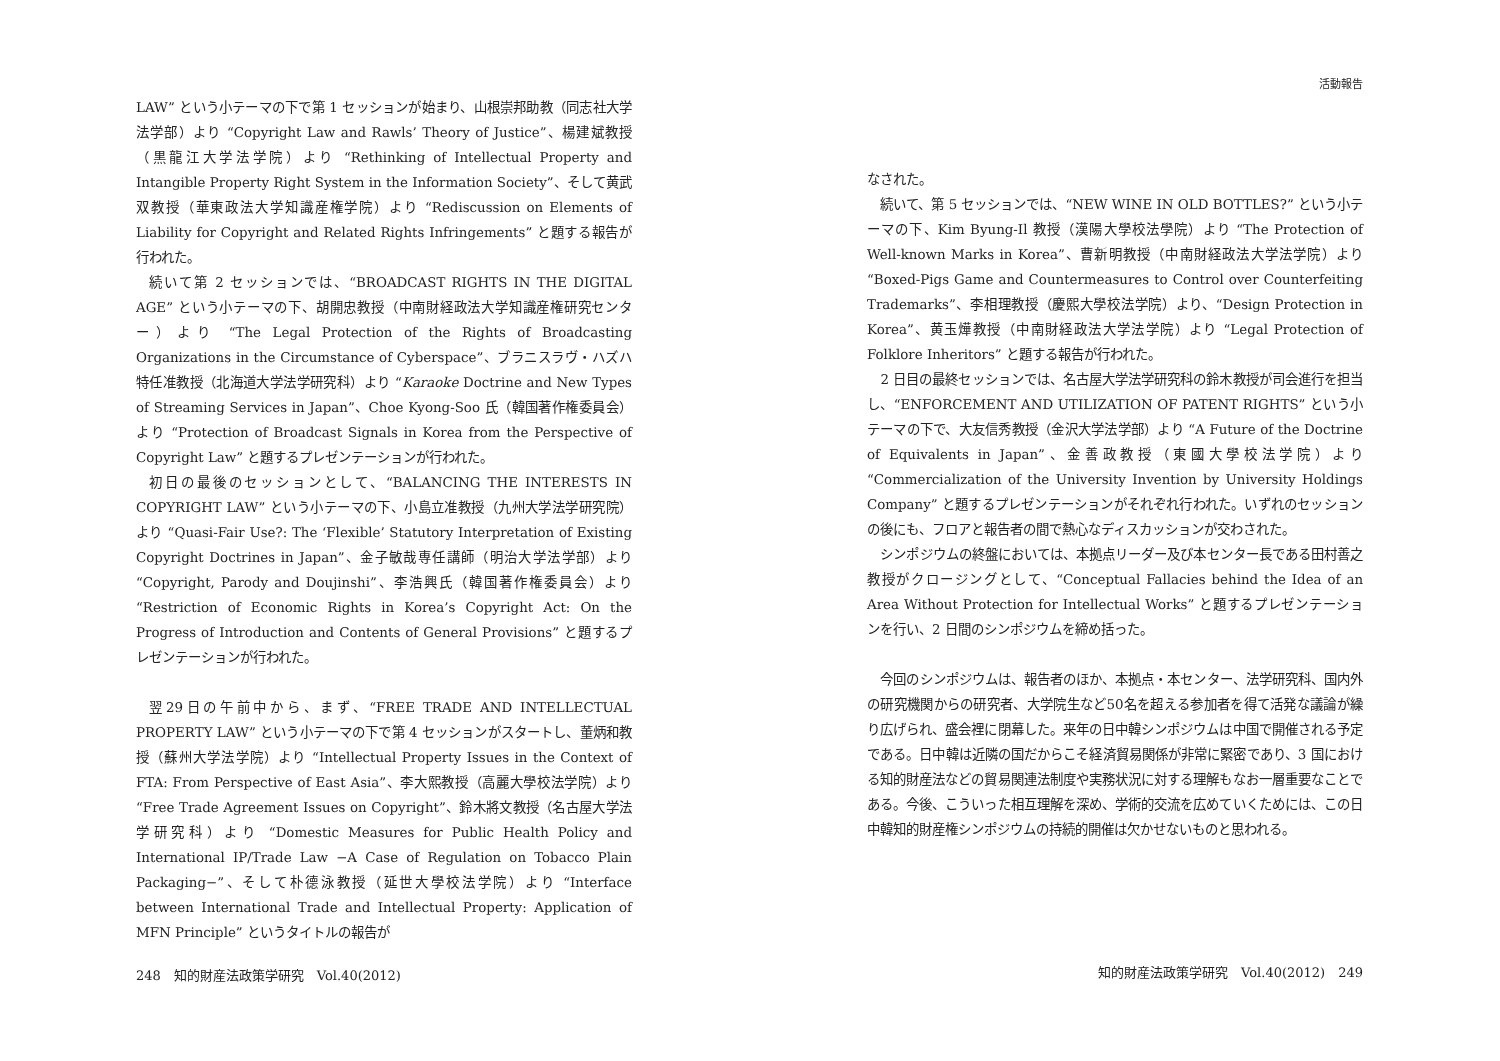LAW” という小テーマの下で第 1 セッションが始まり、山根崇邦助教（同志社大学法学部）より “Copyright Law and Rawls’ Theory of Justice”、楊建斌教授（黒龍江大学法学院）より “Rethinking of Intellectual Property and Intangible Property Right System in the Information Society”、そして黄武双教授（華東政法大学知識産権学院）より “Rediscussion on Elements of Liability for Copyright and Related Rights Infringements” と題する報告が行われた。
続いて第 2 セッションでは、“BROADCAST RIGHTS IN THE DIGITAL AGE” という小テーマの下、胡開忠教授（中南財経政法大学知識産権研究センター）より “The Legal Protection of the Rights of Broadcasting Organizations in the Circumstance of Cyberspace”、ブラニスラヴ・ハズハ特任准教授（北海道大学法学研究科）より “Karaoke Doctrine and New Types of Streaming Services in Japan”、Choe Kyong-Soo 氏（韓国著作権委員会）より “Protection of Broadcast Signals in Korea from the Perspective of Copyright Law” と題するプレゼンテーションが行われた。
初日の最後のセッションとして、“BALANCING THE INTERESTS IN COPYRIGHT LAW” という小テーマの下、小島立准教授（九州大学法学研究院）より “Quasi-Fair Use?: The ‘Flexible’ Statutory Interpretation of Existing Copyright Doctrines in Japan”、金子敏哉専任講師（明治大学法学部）より “Copyright, Parody and Doujinshi”、李浩興氏（韓国著作権委員会）より “Restriction of Economic Rights in Korea’s Copyright Act: On the Progress of Introduction and Contents of General Provisions” と題するプレゼンテーションが行われた。
翌29日の午前中から、まず、“FREE TRADE AND INTELLECTUAL PROPERTY LAW” という小テーマの下で第 4 セッションがスタートし、董炳和教授（蘇州大学法学院）より “Intellectual Property Issues in the Context of FTA: From Perspective of East Asia”、李大熙教授（高麗大學校法学院）より “Free Trade Agreement Issues on Copyright”、鈴木將文教授（名古屋大学法学研究科）より “Domestic Measures for Public Health Policy and International IP/Trade Law −A Case of Regulation on Tobacco Plain Packaging−”、そして朴德泳教授（延世大學校法学院）より “Interface between International Trade and Intellectual Property: Application of MFN Principle” というタイトルの報告が
248　知的財産法政策学研究　Vol.40(2012)
活動報告
なされた。
続いて、第 5 セッションでは、“NEW WINE IN OLD BOTTLES?” という小テーマの下、Kim Byung-Il 教授（漢陽大學校法學院）より “The Protection of Well-known Marks in Korea”、曹新明教授（中南財経政法大学法学院）より “Boxed-Pigs Game and Countermeasures to Control over Counterfeiting Trademarks”、李相理教授（慶熙大學校法学院）より、“Design Protection in Korea”、黄玉燁教授（中南財経政法大学法学院）より “Legal Protection of Folklore Inheritors” と題する報告が行われた。
2 日目の最終セッションでは、名古屋大学法学研究科の鈴木教授が司会進行を担当し、“ENFORCEMENT AND UTILIZATION OF PATENT RIGHTS” という小テーマの下で、大友信秀教授（金沢大学法学部）より “A Future of the Doctrine of Equivalents in Japan”、金善政教授（東國大學校法学院）より “Commercialization of the University Invention by University Holdings Company” と題するプレゼンテーションがそれぞれ行われた。いずれのセッションの後にも、フロアと報告者の間で熱心なディスカッションが交わされた。
シンポジウムの終盤においては、本拠点リーダー及び本センター長である田村善之教授がクロージングとして、“Conceptual Fallacies behind the Idea of an Area Without Protection for Intellectual Works” と題するプレゼンテーションを行い、2 日間のシンポジウムを締め括った。
今回のシンポジウムは、報告者のほか、本拠点・本センター、法学研究科、国内外の研究機関からの研究者、大学院生など50名を超える参加者を得て活発な議論が繰り広げられ、盛会裡に閉幕した。来年の日中韓シンポジウムは中国で開催される予定である。日中韓は近隣の国だからこそ経済貿易関係が非常に緊密であり、3 国における知的財産法などの貿易関連法制度や実務状況に対する理解もなお一層重要なことである。今後、こういった相互理解を深め、学術的交流を広めていくためには、この日中韓知的財産権シンポジウムの持続的開催は欠かせないものと思われる。
知的財産法政策学研究　Vol.40(2012)　249